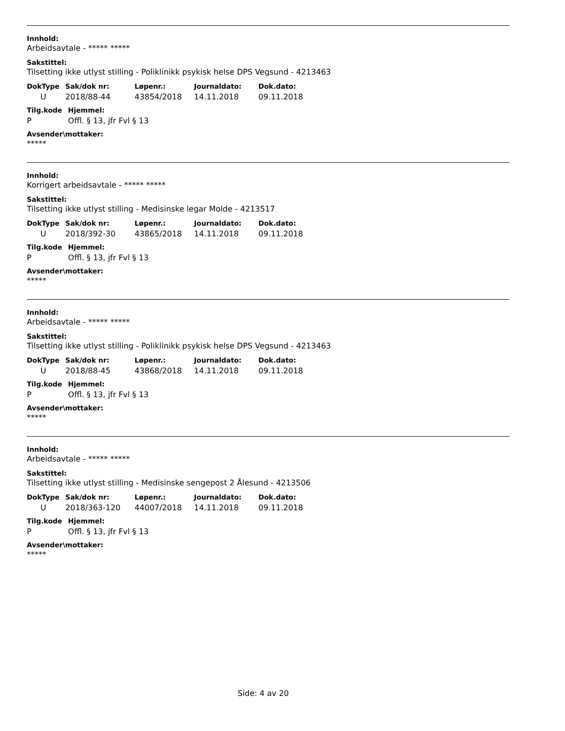Innhold:
Arbeidsavtale - ***** *****
Sakstittel:
Tilsetting ikke utlyst stilling - Poliklinikk psykisk helse DPS Vegsund - 4213463
| DokType | Sak/dok nr: | Løpenr.: | Journaldato: | Dok.dato: |
| --- | --- | --- | --- | --- |
| U | 2018/88-44 | 43854/2018 | 14.11.2018 | 09.11.2018 |
| Tilg.kode | Hjemmel: |
| --- | --- |
| P | Offl. § 13, jfr Fvl § 13 |
Avsender\mottaker:
*****
Innhold:
Korrigert arbeidsavtale - ***** *****
Sakstittel:
Tilsetting ikke utlyst stilling - Medisinske legar Molde - 4213517
| DokType | Sak/dok nr: | Løpenr.: | Journaldato: | Dok.dato: |
| --- | --- | --- | --- | --- |
| U | 2018/392-30 | 43865/2018 | 14.11.2018 | 09.11.2018 |
| Tilg.kode | Hjemmel: |
| --- | --- |
| P | Offl. § 13, jfr Fvl § 13 |
Avsender\mottaker:
*****
Innhold:
Arbeidsavtale - ***** *****
Sakstittel:
Tilsetting ikke utlyst stilling - Poliklinikk psykisk helse DPS Vegsund - 4213463
| DokType | Sak/dok nr: | Løpenr.: | Journaldato: | Dok.dato: |
| --- | --- | --- | --- | --- |
| U | 2018/88-45 | 43868/2018 | 14.11.2018 | 09.11.2018 |
| Tilg.kode | Hjemmel: |
| --- | --- |
| P | Offl. § 13, jfr Fvl § 13 |
Avsender\mottaker:
*****
Innhold:
Arbeidsavtale - ***** *****
Sakstittel:
Tilsetting ikke utlyst stilling - Medisinske sengepost 2 Ålesund - 4213506
| DokType | Sak/dok nr: | Løpenr.: | Journaldato: | Dok.dato: |
| --- | --- | --- | --- | --- |
| U | 2018/363-120 | 44007/2018 | 14.11.2018 | 09.11.2018 |
| Tilg.kode | Hjemmel: |
| --- | --- |
| P | Offl. § 13, jfr Fvl § 13 |
Avsender\mottaker:
*****
Side: 4 av 20